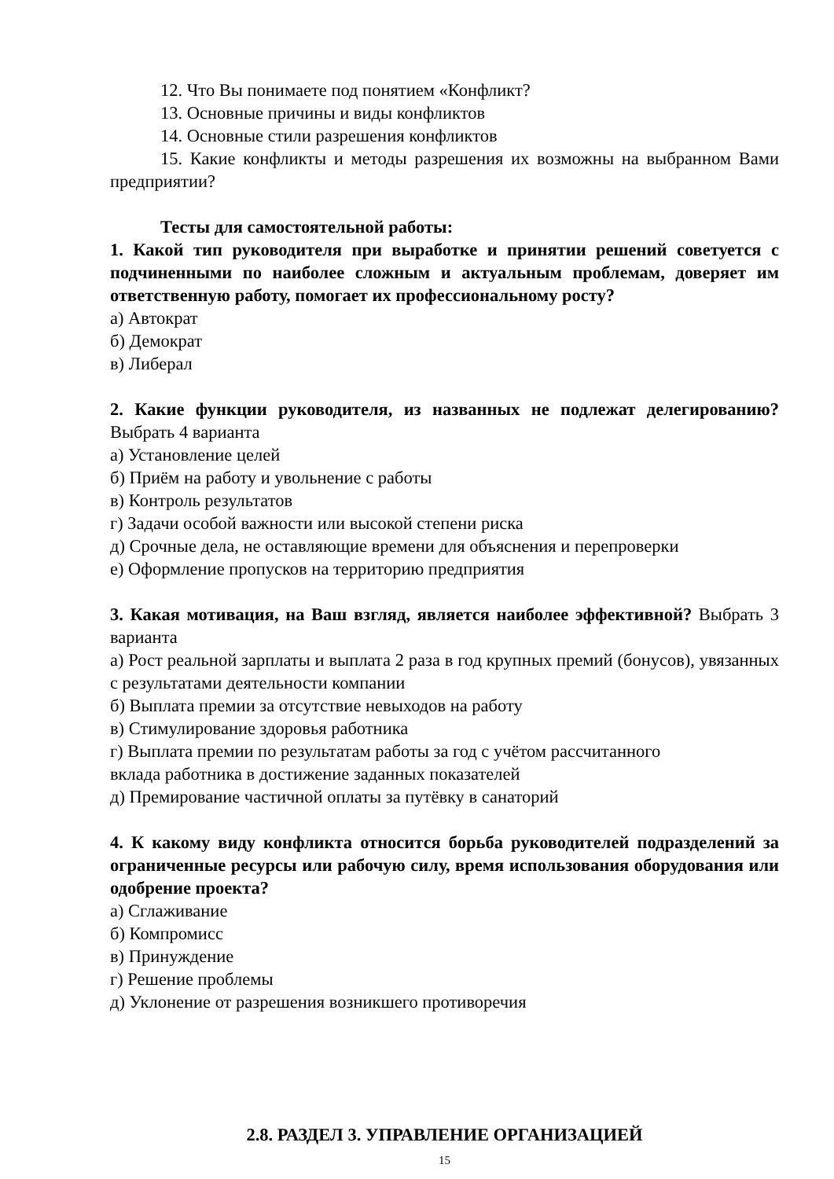12. Что Вы понимаете под понятием «Конфликт?
13. Основные причины и виды конфликтов
14. Основные стили разрешения конфликтов
15. Какие конфликты и методы разрешения их возможны на выбранном Вами предприятии?
Тесты для самостоятельной работы:
1. Какой тип руководителя при выработке и принятии решений советуется с подчиненными по наиболее сложным и актуальным проблемам, доверяет им ответственную работу, помогает их профессиональному росту?
а) Автократ
б) Демократ
в) Либерал
2. Какие функции руководителя, из названных не подлежат делегированию? Выбрать 4 варианта
а) Установление целей
б) Приём на работу и увольнение с работы
в) Контроль результатов
г) Задачи особой важности или высокой степени риска
д) Срочные дела, не оставляющие времени для объяснения и перепроверки
е) Оформление пропусков на территорию предприятия
3. Какая мотивация, на Ваш взгляд, является наиболее эффективной? Выбрать 3 варианта
а) Рост реальной зарплаты и выплата 2 раза в год крупных премий (бонусов), увязанных с результатами деятельности компании
б) Выплата премии за отсутствие невыходов на работу
в) Стимулирование здоровья работника
г) Выплата премии по результатам работы за год с учётом рассчитанного
вклада работника в достижение заданных показателей
д) Премирование частичной оплаты за путёвку в санаторий
4. К какому виду конфликта относится борьба руководителей подразделений за ограниченные ресурсы или рабочую силу, время использования оборудования или одобрение проекта?
а) Сглаживание
б) Компромисс
в) Принуждение
г) Решение проблемы
д) Уклонение от разрешения возникшего противоречия
2.8. РАЗДЕЛ 3. УПРАВЛЕНИЕ ОРГАНИЗАЦИЕЙ
15